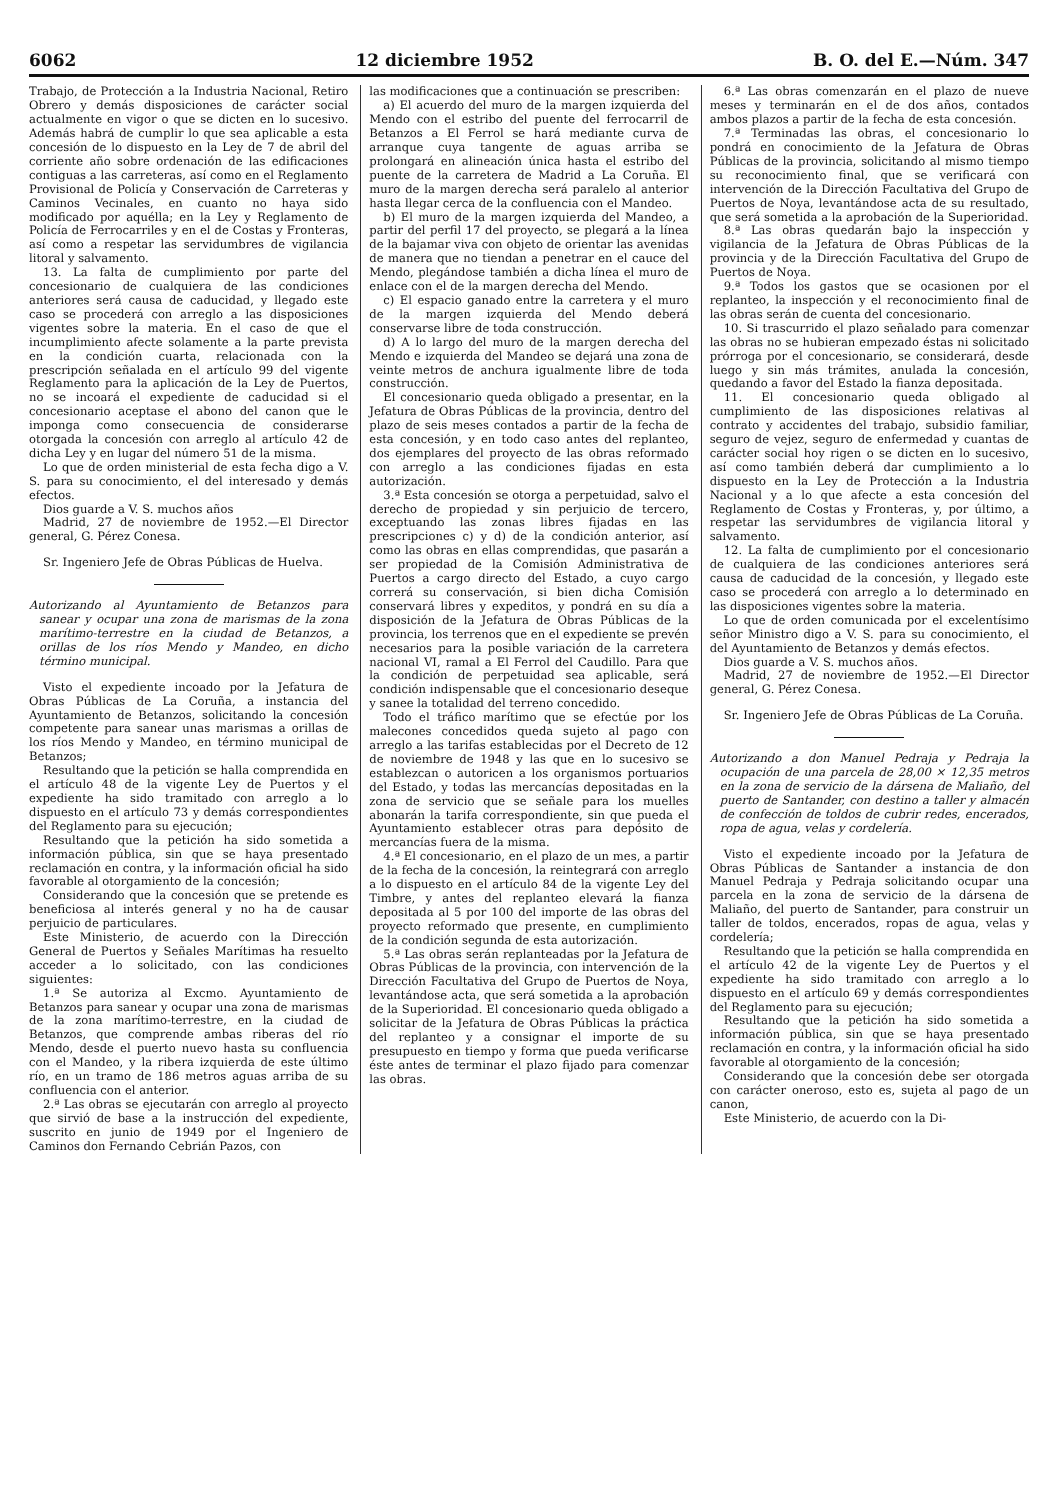6062 12 diciembre 1952 B. O. del E.—Núm. 347
Trabajo, de Protección a la Industria Nacional, Retiro Obrero y demás disposiciones de carácter social actualmente en vigor o que se dicten en lo sucesivo. Además habrá de cumplir lo que sea aplicable a esta concesión de lo dispuesto en la Ley de 7 de abril del corriente año sobre ordenación de las edificaciones contiguas a las carreteras, así como en el Reglamento Provisional de Policía y Conservación de Carreteras y Caminos Vecinales, en cuanto no haya sido modificado por aquélla; en la Ley y Reglamento de Policía de Ferrocarriles y en el de Costas y Fronteras, así como a respetar las servidumbres de vigilancia litoral y salvamento.
13. La falta de cumplimiento por parte del concesionario de cualquiera de las condiciones anteriores será causa de caducidad, y llegado este caso se procederá con arreglo a las disposiciones vigentes sobre la materia. En el caso de que el incumplimiento afecte solamente a la parte prevista en la condición cuarta, relacionada con la prescripción señalada en el artículo 99 del vigente Reglamento para la aplicación de la Ley de Puertos, no se incoará el expediente de caducidad si el concesionario aceptase el abono del canon que le imponga como consecuencia de considerarse otorgada la concesión con arreglo al artículo 42 de dicha Ley y en lugar del número 51 de la misma.
Lo que de orden ministerial de esta fecha digo a V. S. para su conocimiento, el del interesado y demás efectos.
Dios guarde a V. S. muchos años
Madrid, 27 de noviembre de 1952.—El Director general, G. Pérez Conesa.
Sr. Ingeniero Jefe de Obras Públicas de Huelva.
Autorizando al Ayuntamiento de Betanzos para sanear y ocupar una zona de marismas de la zona marítimo-terrestre en la ciudad de Betanzos, a orillas de los ríos Mendo y Mandeo, en dicho término municipal.
Visto el expediente incoado por la Jefatura de Obras Públicas de La Coruña, a instancia del Ayuntamiento de Betanzos, solicitando la concesión competente para sanear unas marismas a orillas de los ríos Mendo y Mandeo, en término municipal de Betanzos;
Resultando que la petición se halla comprendida en el artículo 48 de la vigente Ley de Puertos y el expediente ha sido tramitado con arreglo a lo dispuesto en el artículo 73 y demás correspondientes del Reglamento para su ejecución;
Resultando que la petición ha sido sometida a información pública, sin que se haya presentado reclamación en contra, y la información oficial ha sido favorable al otorgamiento de la concesión;
Considerando que la concesión que se pretende es beneficiosa al interés general y no ha de causar perjuicio de particulares.
Este Ministerio, de acuerdo con la Dirección General de Puertos y Señales Marítimas ha resuelto acceder a lo solicitado, con las condiciones siguientes:
1.ª Se autoriza al Excmo. Ayuntamiento de Betanzos para sanear y ocupar una zona de marismas de la zona marítimo-terrestre, en la ciudad de Betanzos, que comprende ambas riberas del río Mendo, desde el puerto nuevo hasta su confluencia con el Mandeo, y la ribera izquierda de este último río, en un tramo de 186 metros aguas arriba de su confluencia con el anterior.
2.ª Las obras se ejecutarán con arreglo al proyecto que sirvió de base a la instrucción del expediente, suscrito en junio de 1949 por el Ingeniero de Caminos don Fernando Cebrián Pazos, con
las modificaciones que a continuación se prescriben:
a) El acuerdo del muro de la margen izquierda del Mendo con el estribo del puente del ferrocarril de Betanzos a El Ferrol se hará mediante curva de arranque cuya tangente de aguas arriba se prolongará en alineación única hasta el estribo del puente de la carretera de Madrid a La Coruña. El muro de la margen derecha será paralelo al anterior hasta llegar cerca de la confluencia con el Mandeo.
b) El muro de la margen izquierda del Mandeo, a partir del perfil 17 del proyecto, se plegará a la línea de la bajamar viva con objeto de orientar las avenidas de manera que no tiendan a penetrar en el cauce del Mendo, plegándose también a dicha línea el muro de enlace con el de la margen derecha del Mendo.
c) El espacio ganado entre la carretera y el muro de la margen izquierda del Mendo deberá conservarse libre de toda construcción.
d) A lo largo del muro de la margen derecha del Mendo e izquierda del Mandeo se dejará una zona de veinte metros de anchura igualmente libre de toda construcción.
El concesionario queda obligado a presentar, en la Jefatura de Obras Públicas de la provincia, dentro del plazo de seis meses contados a partir de la fecha de esta concesión, y en todo caso antes del replanteo, dos ejemplares del proyecto de las obras reformado con arreglo a las condiciones fijadas en esta autorización.
3.ª Esta concesión se otorga a perpetuidad, salvo el derecho de propiedad y sin perjuicio de tercero, exceptuando las zonas libres fijadas en las prescripciones c) y d) de la condición anterior, así como las obras en ellas comprendidas, que pasarán a ser propiedad de la Comisión Administrativa de Puertos a cargo directo del Estado, a cuyo cargo correrá su conservación, si bien dicha Comisión conservará libres y expeditos, y pondrá en su día a disposición de la Jefatura de Obras Públicas de la provincia, los terrenos que en el expediente se prevén necesarios para la posible variación de la carretera nacional VI, ramal a El Ferrol del Caudillo. Para que la condición de perpetuidad sea aplicable, será condición indispensable que el concesionario deseque y sanee la totalidad del terreno concedido.
Todo el tráfico marítimo que se efectúe por los malecones concedidos queda sujeto al pago con arreglo a las tarifas establecidas por el Decreto de 12 de noviembre de 1948 y las que en lo sucesivo se establezcan o autoricen a los organismos portuarios del Estado, y todas las mercancías depositadas en la zona de servicio que se señale para los muelles abonarán la tarifa correspondiente, sin que pueda el Ayuntamiento establecer otras para depósito de mercancías fuera de la misma.
4.ª El concesionario, en el plazo de un mes, a partir de la fecha de la concesión, la reintegrará con arreglo a lo dispuesto en el artículo 84 de la vigente Ley del Timbre, y antes del replanteo elevará la fianza depositada al 5 por 100 del importe de las obras del proyecto reformado que presente, en cumplimiento de la condición segunda de esta autorización.
5.ª Las obras serán replanteadas por la Jefatura de Obras Públicas de la provincia, con intervención de la Dirección Facultativa del Grupo de Puertos de Noya, levantándose acta, que será sometida a la aprobación de la Superioridad. El concesionario queda obligado a solicitar de la Jefatura de Obras Públicas la práctica del replanteo y a consignar el importe de su presupuesto en tiempo y forma que pueda verificarse éste antes de terminar el plazo fijado para comenzar las obras.
6.ª Las obras comenzarán en el plazo de nueve meses y terminarán en el de dos años, contados ambos plazos a partir de la fecha de esta concesión.
7.ª Terminadas las obras, el concesionario lo pondrá en conocimiento de la Jefatura de Obras Públicas de la provincia, solicitando al mismo tiempo su reconocimiento final, que se verificará con intervención de la Dirección Facultativa del Grupo de Puertos de Noya, levantándose acta de su resultado, que será sometida a la aprobación de la Superioridad.
8.ª Las obras quedarán bajo la inspección y vigilancia de la Jefatura de Obras Públicas de la provincia y de la Dirección Facultativa del Grupo de Puertos de Noya.
9.ª Todos los gastos que se ocasionen por el replanteo, la inspección y el reconocimiento final de las obras serán de cuenta del concesionario.
10. Si trascurrido el plazo señalado para comenzar las obras no se hubieran empezado éstas ni solicitado prórroga por el concesionario, se considerará, desde luego y sin más trámites, anulada la concesión, quedando a favor del Estado la fianza depositada.
11. El concesionario queda obligado al cumplimiento de las disposiciones relativas al contrato y accidentes del trabajo, subsidio familiar, seguro de vejez, seguro de enfermedad y cuantas de carácter social hoy rigen o se dicten en lo sucesivo, así como también deberá dar cumplimiento a lo dispuesto en la Ley de Protección a la Industria Nacional y a lo que afecte a esta concesión del Reglamento de Costas y Fronteras, y, por último, a respetar las servidumbres de vigilancia litoral y salvamento.
12. La falta de cumplimiento por el concesionario de cualquiera de las condiciones anteriores será causa de caducidad de la concesión, y llegado este caso se procederá con arreglo a lo determinado en las disposiciones vigentes sobre la materia.
Lo que de orden comunicada por el excelentísimo señor Ministro digo a V. S. para su conocimiento, el del Ayuntamiento de Betanzos y demás efectos.
Dios guarde a V. S. muchos años.
Madrid, 27 de noviembre de 1952.—El Director general, G. Pérez Conesa.
Sr. Ingeniero Jefe de Obras Públicas de La Coruña.
Autorizando a don Manuel Pedraja y Pedraja la ocupación de una parcela de 28,00 × 12,35 metros en la zona de servicio de la dársena de Maliaño, del puerto de Santander, con destino a taller y almacén de confección de toldos de cubrir redes, encerados, ropa de agua, velas y cordelería.
Visto el expediente incoado por la Jefatura de Obras Públicas de Santander a instancia de don Manuel Pedraja y Pedraja solicitando ocupar una parcela en la zona de servicio de la dársena de Maliaño, del puerto de Santander, para construir un taller de toldos, encerados, ropas de agua, velas y cordelería;
Resultando que la petición se halla comprendida en el artículo 42 de la vigente Ley de Puertos y el expediente ha sido tramitado con arreglo a lo dispuesto en el artículo 69 y demás correspondientes del Reglamento para su ejecución;
Resultando que la petición ha sido sometida a información pública, sin que se haya presentado reclamación en contra, y la información oficial ha sido favorable al otorgamiento de la concesión;
Considerando que la concesión debe ser otorgada con carácter oneroso, esto es, sujeta al pago de un canon,
Este Ministerio, de acuerdo con la Di-